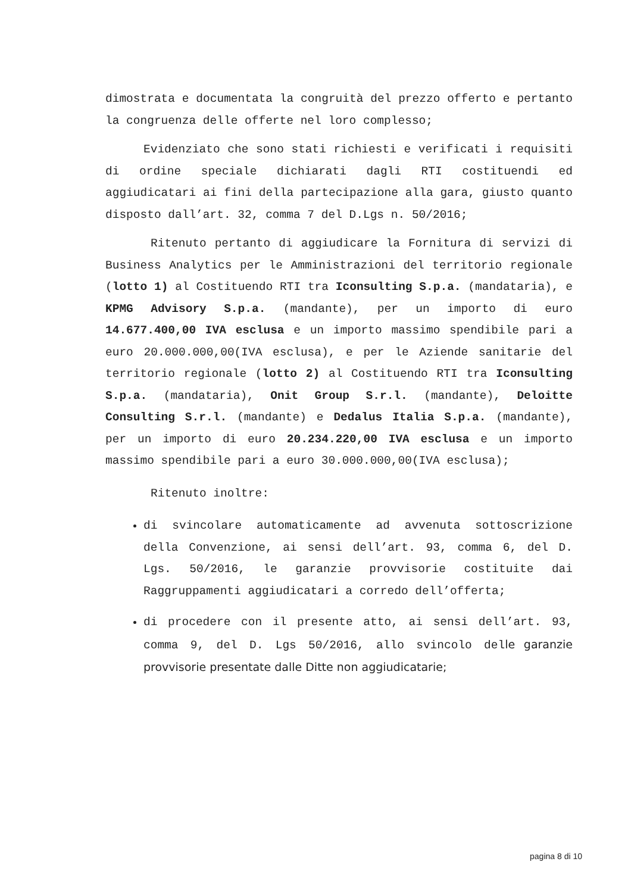dimostrata e documentata la congruità del prezzo offerto e pertanto la congruenza delle offerte nel loro complesso;
Evidenziato che sono stati richiesti e verificati i requisiti di ordine speciale dichiarati dagli RTI costituendi ed aggiudicatari ai fini della partecipazione alla gara, giusto quanto disposto dall’art. 32, comma 7 del D.Lgs n. 50/2016;
Ritenuto pertanto di aggiudicare la Fornitura di servizi di Business Analytics per le Amministrazioni del territorio regionale (lotto 1) al Costituendo RTI tra Iconsulting S.p.a. (mandataria), e KPMG Advisory S.p.a. (mandante), per un importo di euro 14.677.400,00 IVA esclusa e un importo massimo spendibile pari a euro 20.000.000,00(IVA esclusa), e per le Aziende sanitarie del territorio regionale (lotto 2) al Costituendo RTI tra Iconsulting S.p.a. (mandataria), Onit Group S.r.l. (mandante), Deloitte Consulting S.r.l. (mandante) e Dedalus Italia S.p.a. (mandante), per un importo di euro 20.234.220,00 IVA esclusa e un importo massimo spendibile pari a euro 30.000.000,00(IVA esclusa);
Ritenuto inoltre:
di svincolare automaticamente ad avvenuta sottoscrizione della Convenzione, ai sensi dell’art. 93, comma 6, del D. Lgs. 50/2016, le garanzie provvisorie costituite dai Raggruppamenti aggiudicatari a corredo dell’offerta;
di procedere con il presente atto, ai sensi dell’art. 93, comma 9, del D. Lgs 50/2016, allo svincolo delle garanzie provvisorie presentate dalle Ditte non aggiudicatarie;
pagina 8 di 10